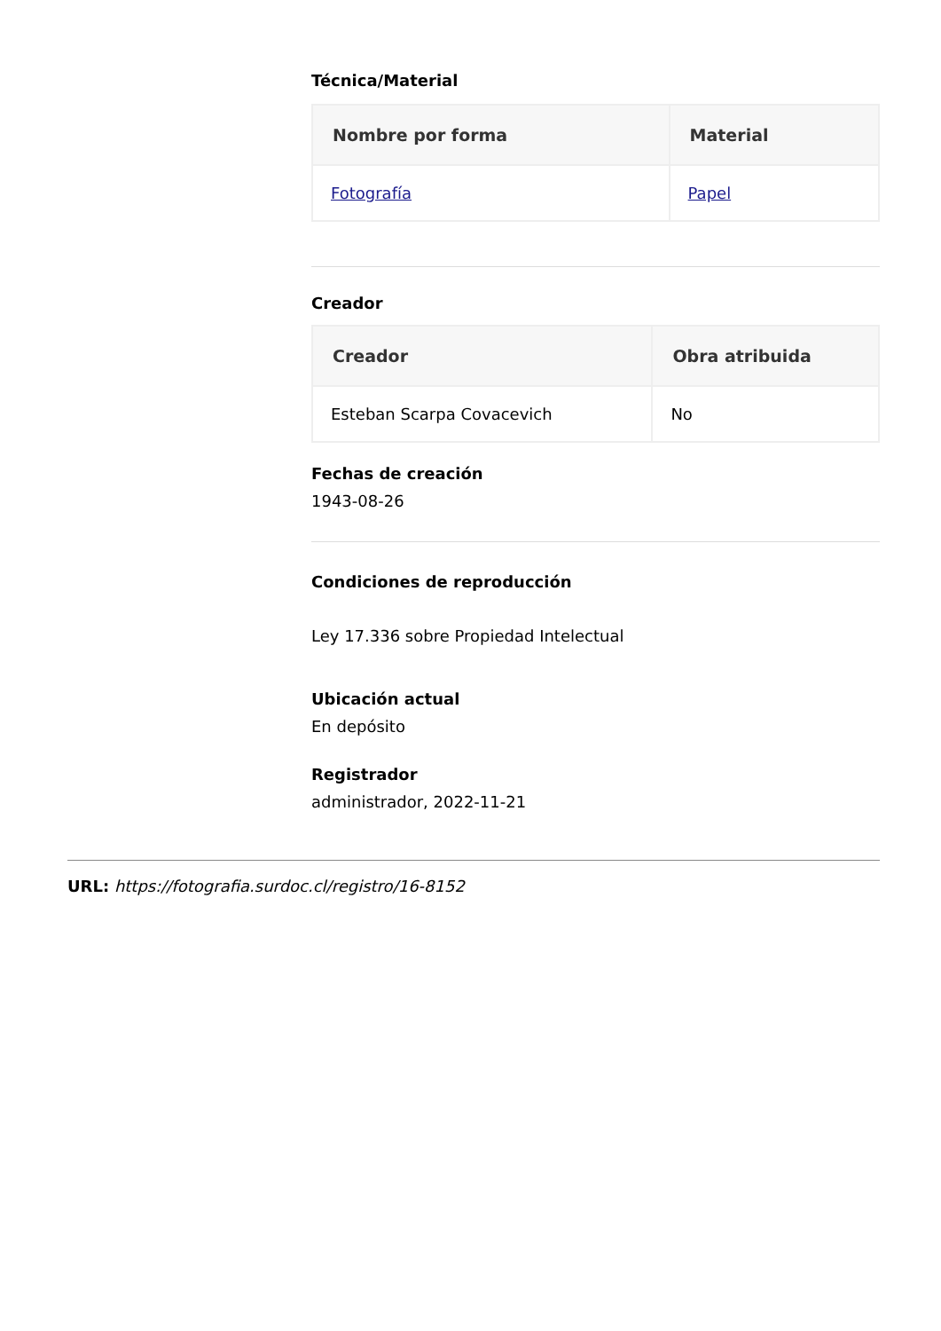Técnica/Material
| Nombre por forma | Material |
| --- | --- |
| Fotografía | Papel |
Creador
| Creador | Obra atribuida |
| --- | --- |
| Esteban Scarpa Covacevich | No |
Fechas de creación
1943-08-26
Condiciones de reproducción
Ley 17.336 sobre Propiedad Intelectual
Ubicación actual
En depósito
Registrador
administrador, 2022-11-21
URL: https://fotografia.surdoc.cl/registro/16-8152